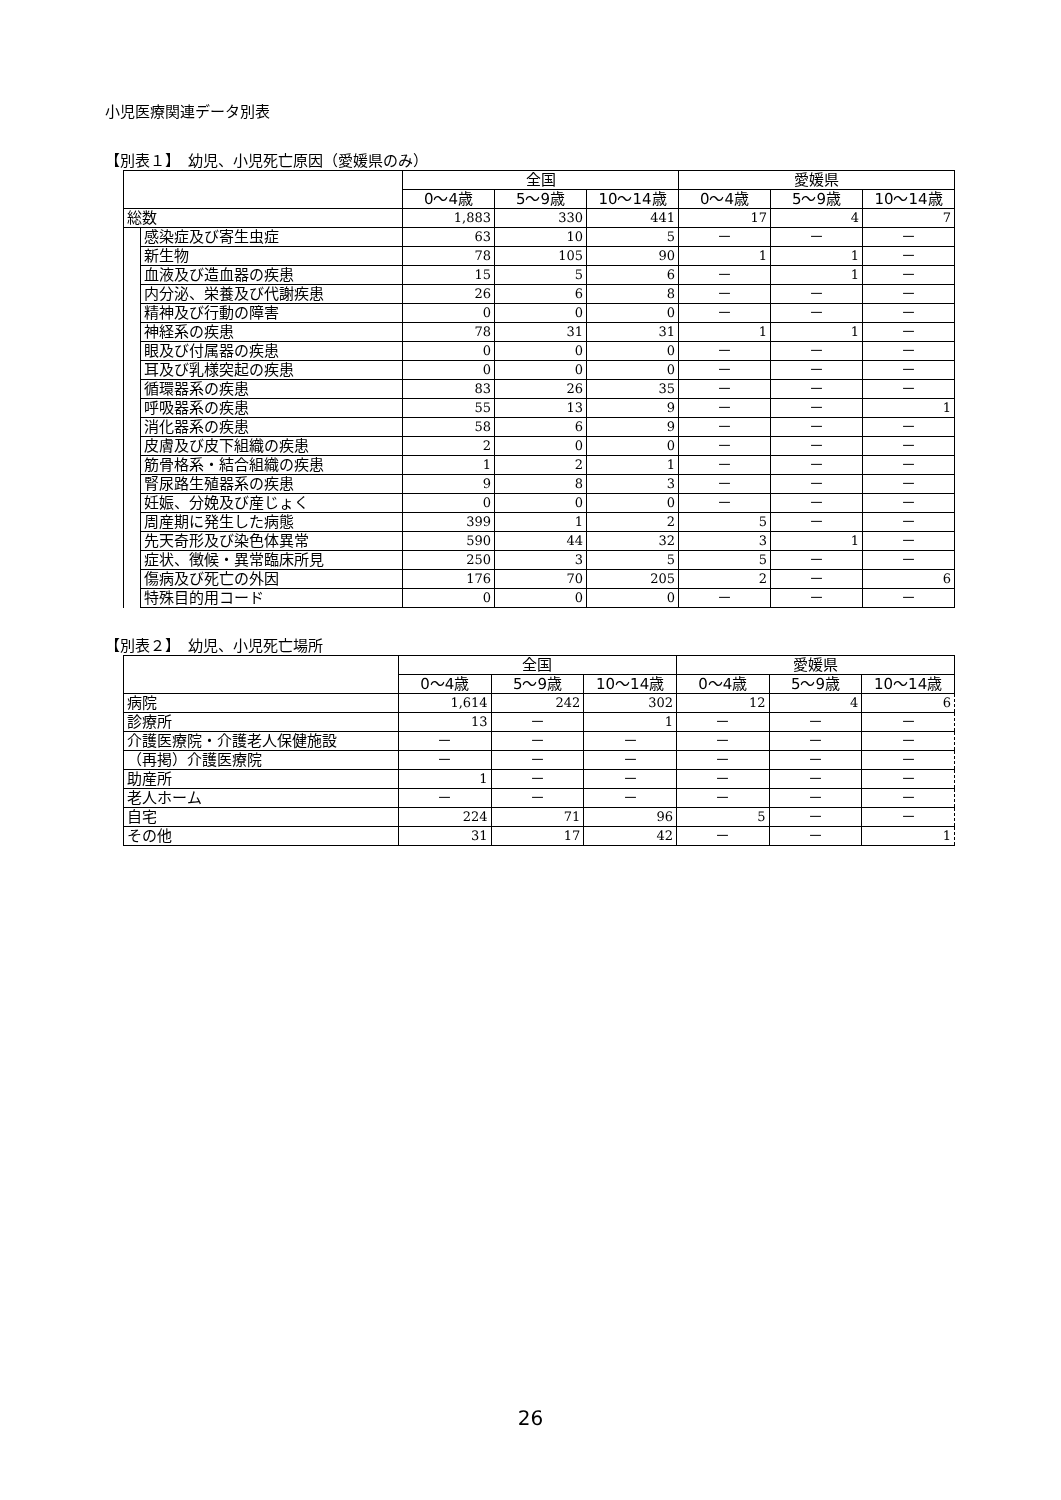小児医療関連データ別表
【別表１】　幼児、小児死亡原因（愛媛県のみ）
| | | 全国 | | | 愛媛県 | | |
| --- | --- | --- | --- | --- | --- | --- | --- |
| | | 0～4歳 | 5～9歳 | 10～14歳 | 0～4歳 | 5～9歳 | 10～14歳 |
| 総数 | | 1,883 | 330 | 441 | 17 | 4 | 7 |
| | 感染症及び寄生虫症 | 63 | 10 | 5 | － | － | － |
| | 新生物 | 78 | 105 | 90 | 1 | 1 | － |
| | 血液及び造血器の疾患 | 15 | 5 | 6 | － | 1 | － |
| | 内分泌、栄養及び代謝疾患 | 26 | 6 | 8 | － | － | － |
| | 精神及び行動の障害 | 0 | 0 | 0 | － | － | － |
| | 神経系の疾患 | 78 | 31 | 31 | 1 | 1 | － |
| | 眼及び付属器の疾患 | 0 | 0 | 0 | － | － | － |
| | 耳及び乳様突起の疾患 | 0 | 0 | 0 | － | － | － |
| | 循環器系の疾患 | 83 | 26 | 35 | － | － | － |
| | 呼吸器系の疾患 | 55 | 13 | 9 | － | － | 1 |
| | 消化器系の疾患 | 58 | 6 | 9 | － | － | － |
| | 皮膚及び皮下組織の疾患 | 2 | 0 | 0 | － | － | － |
| | 筋骨格系・結合組織の疾患 | 1 | 2 | 1 | － | － | － |
| | 腎尿路生殖器系の疾患 | 9 | 8 | 3 | － | － | － |
| | 妊娠、分娩及び産じょく | 0 | 0 | 0 | － | － | － |
| | 周産期に発生した病態 | 399 | 1 | 2 | 5 | － | － |
| | 先天奇形及び染色体異常 | 590 | 44 | 32 | 3 | 1 | － |
| | 症状、徴候・異常臨床所見 | 250 | 3 | 5 | 5 | － | － |
| | 傷病及び死亡の外因 | 176 | 70 | 205 | 2 | － | 6 |
| | 特殊目的用コード | 0 | 0 | 0 | － | － | － |
【別表２】　幼児、小児死亡場所
| | 全国 | | | 愛媛県 | | |
| --- | --- | --- | --- | --- | --- | --- |
| | 0～4歳 | 5～9歳 | 10～14歳 | 0～4歳 | 5～9歳 | 10～14歳 |
| 病院 | 1,614 | 242 | 302 | 12 | 4 | 6 |
| 診療所 | 13 | － | 1 | － | － | － |
| 介護医療院・介護老人保健施設 | － | － | － | － | － | － |
| （再掲）介護医療院 | － | － | － | － | － | － |
| 助産所 | 1 | － | － | － | － | － |
| 老人ホーム | － | － | － | － | － | － |
| 自宅 | 224 | 71 | 96 | 5 | － | － |
| その他 | 31 | 17 | 42 | － | － | 1 |
26